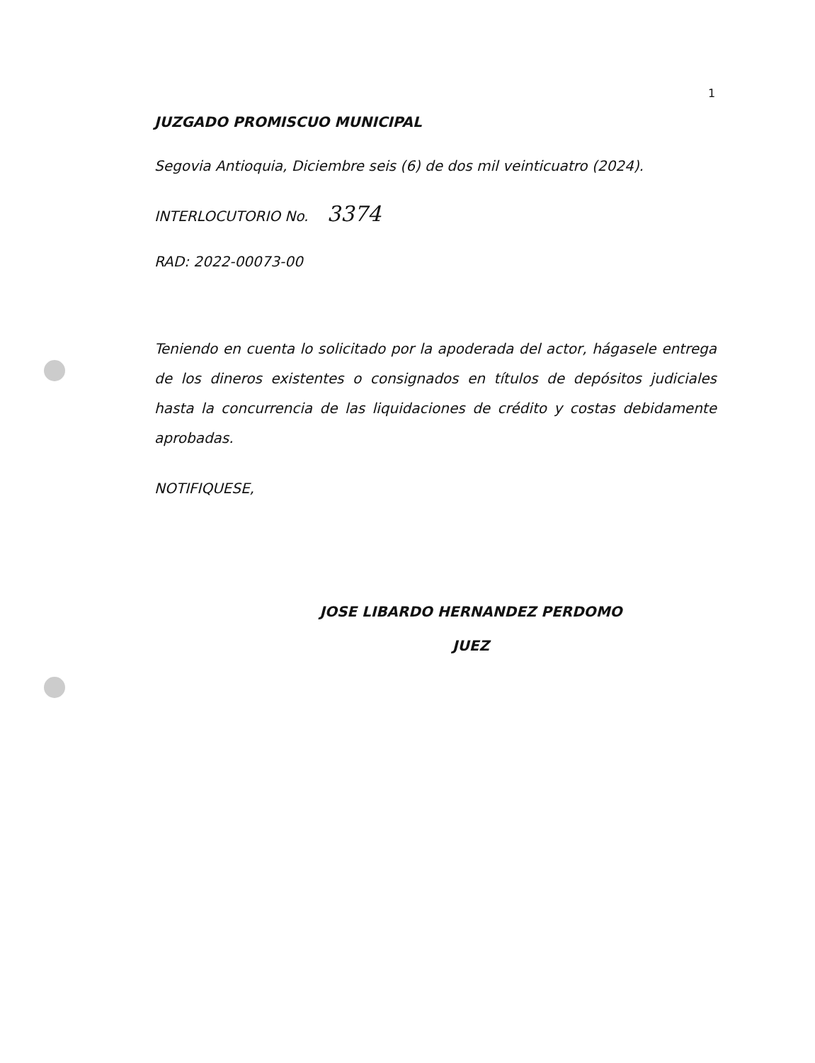1
JUZGADO PROMISCUO MUNICIPAL
Segovia Antioquia, Diciembre seis (6) de dos mil veinticuatro (2024).
INTERLOCUTORIO No. 3374
RAD: 2022-00073-00
Teniendo en cuenta lo solicitado por la apoderada del actor, hágasele entrega de los dineros existentes o consignados en títulos de depósitos judiciales hasta la concurrencia de las liquidaciones de crédito y costas debidamente aprobadas.
NOTIFIQUESE,
JOSE LIBARDO HERNANDEZ PERDOMO
JUEZ